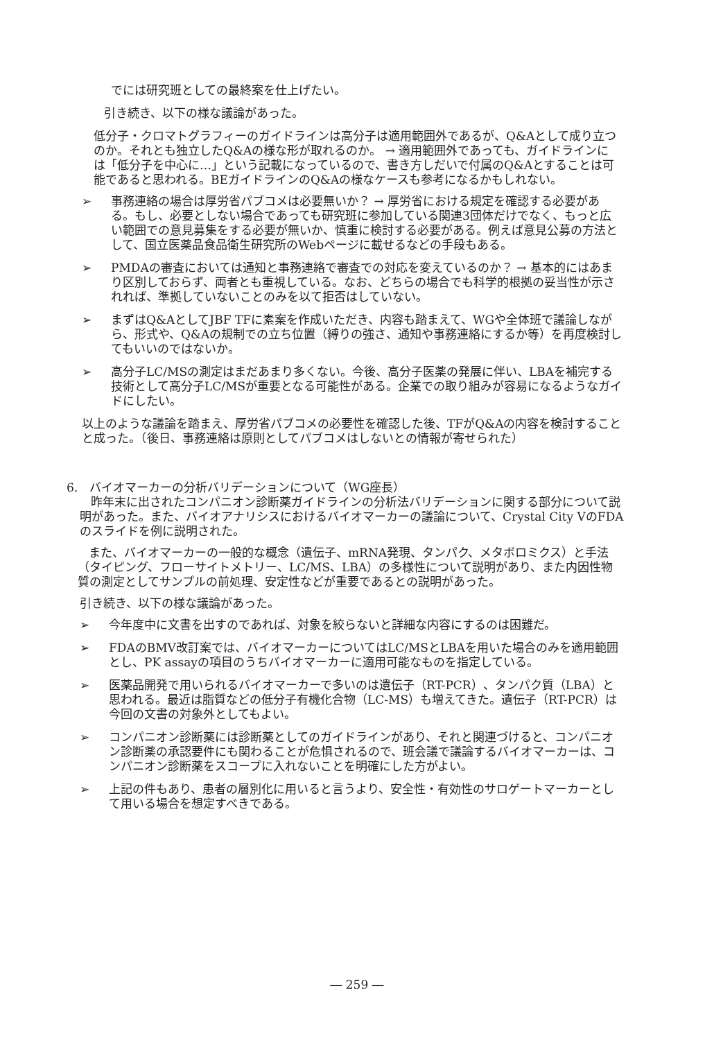でには研究班としての最終案を仕上げたい。
引き続き、以下の様な議論があった。
低分子・クロマトグラフィーのガイドラインは高分子は適用範囲外であるが、Q&Aとして成り立つのか。それとも独立したQ&Aの様な形が取れるのか。 → 適用範囲外であっても、ガイドラインには「低分子を中心に…」という記載になっているので、書き方しだいで付属のQ&Aとすることは可能であると思われる。BEガイドラインのQ&Aの様なケースも参考になるかもしれない。
➢ 事務連絡の場合は厚労省パブコメは必要無いか？ → 厚労省における規定を確認する必要がある。もし、必要としない場合であっても研究班に参加している関連3団体だけでなく、もっと広い範囲での意見募集をする必要が無いか、慎重に検討する必要がある。例えば意見公募の方法として、国立医薬品食品衛生研究所のWebページに載せるなどの手段もある。
➢ PMDAの審査においては通知と事務連絡で審査での対応を変えているのか？ → 基本的にはあまり区別しておらず、両者とも重視している。なお、どちらの場合でも科学的根拠の妥当性が示されれば、準拠していないことのみを以て拒否はしていない。
➢ まずはQ&AとしてJBF TFに素案を作成いただき、内容も踏まえて、WGや全体班で議論しながら、形式や、Q&Aの規制での立ち位置（縛りの強さ、通知や事務連絡にするか等）を再度検討してもいいのではないか。
➢ 高分子LC/MSの測定はまだあまり多くない。今後、高分子医薬の発展に伴い、LBAを補完する技術として高分子LC/MSが重要となる可能性がある。企業での取り組みが容易になるようなガイドにしたい。
以上のような議論を踏まえ、厚労省パブコメの必要性を確認した後、TFがQ&Aの内容を検討することと成った。（後日、事務連絡は原則としてパブコメはしないとの情報が寄せられた）
6.　バイオマーカーの分析バリデーションについて（WG座長）
昨年末に出されたコンパニオン診断薬ガイドラインの分析法バリデーションに関する部分について説明があった。また、バイオアナリシスにおけるバイオマーカーの議論について、Crystal City VのFDAのスライドを例に説明された。
また、バイオマーカーの一般的な概念（遺伝子、mRNA発現、タンパク、メタボロミクス）と手法（タイピング、フローサイトメトリー、LC/MS、LBA）の多様性について説明があり、また内因性物質の測定としてサンプルの前処理、安定性などが重要であるとの説明があった。
引き続き、以下の様な議論があった。
➢ 今年度中に文書を出すのであれば、対象を絞らないと詳細な内容にするのは困難だ。
➢ FDAのBMV改訂案では、バイオマーカーについてはLC/MSとLBAを用いた場合のみを適用範囲とし、PK assayの項目のうちバイオマーカーに適用可能なものを指定している。
➢ 医薬品開発で用いられるバイオマーカーで多いのは遺伝子（RT-PCR）、タンパク質（LBA）と思われる。最近は脂質などの低分子有機化合物（LC-MS）も増えてきた。遺伝子（RT-PCR）は今回の文書の対象外としてもよい。
➢ コンパニオン診断薬には診断薬としてのガイドラインがあり、それと関連づけると、コンパニオン診断薬の承認要件にも関わることが危惧されるので、班会議で議論するバイオマーカーは、コンパニオン診断薬をスコープに入れないことを明確にした方がよい。
➢ 上記の件もあり、患者の層別化に用いると言うより、安全性・有効性のサロゲートマーカーとして用いる場合を想定すべきである。
― 259 ―